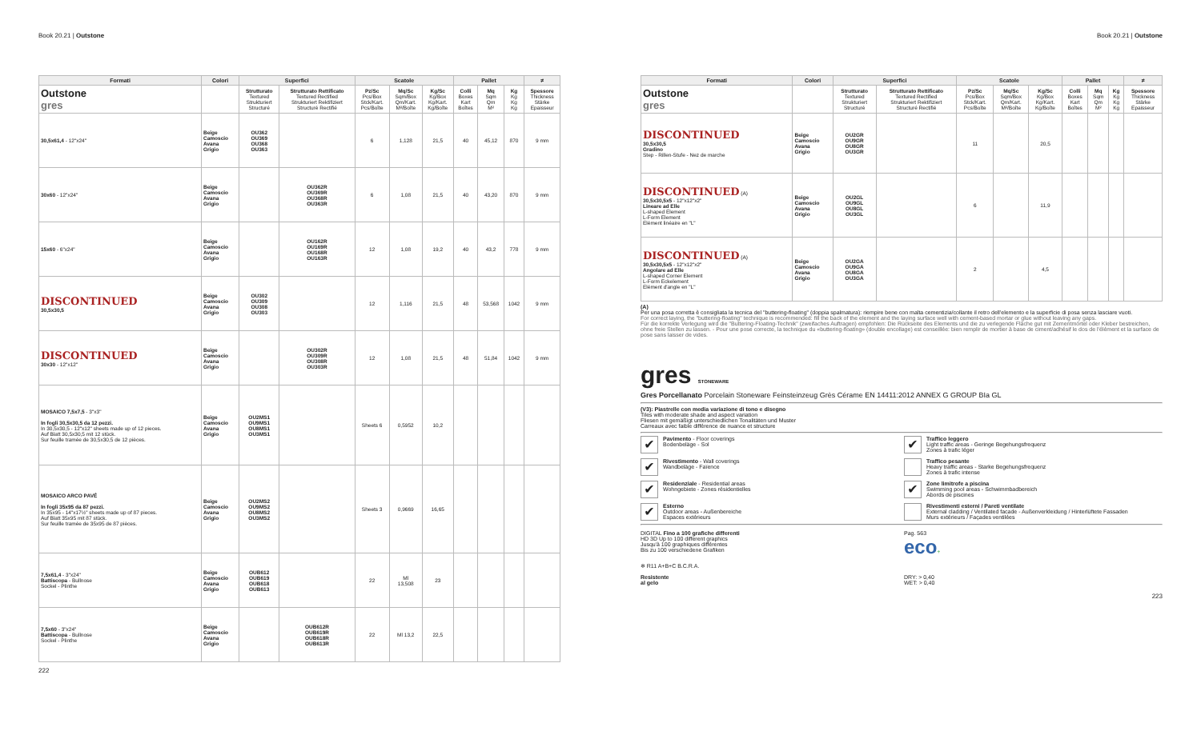Book 20.21 | Outstone
| Formati | Colori | Superfici | | Scatole | | | Pallet | | | ≠ |
| --- | --- | --- | --- | --- | --- | --- | --- | --- | --- | --- |
| Outstone gres | | Strutturato Textured Strukturiert Structuré | Strutturato Rettificato Textured Rectified Strukturiert Rektifiziert Structuré Rectifié | Pz/Sc Pcs/Box Stck/Kart. Pcs/Boîte | Mq/Sc Sqm/Box Qm/Kart. M²/Boîte | Kg/Sc Kg/Box Kg/Kart. Kg/Boîte | Colli Boxes Kart Boîtes | Mq Sqm Qm M² | Kg Kg Kg Kg | Spessore Thickness Stärke Epaisseur |
| 30,5x61,4 - 12"x24" | Beige Camoscio Avana Grigio | OU362 OU369 OU368 OU363 | | 6 | 1,128 | 21,5 | 40 | 45,12 | 870 | 9 mm |
| 30x60 - 12"x24" | Beige Camoscio Avana Grigio | | OU362R OU369R OU368R OU363R | 6 | 1,08 | 21,5 | 40 | 43,20 | 870 | 9 mm |
| 15x60 - 6"x24" | Beige Camoscio Avana Grigio | | OU162R OU169R OU168R OU163R | 12 | 1,08 | 19,2 | 40 | 43,2 | 778 | 9 mm |
| DISCONTINUED 30,5x30,5 | Beige Camoscio Avana Grigio | OU302 OU309 OU308 OU303 | | 12 | 1,116 | 21,5 | 48 | 53,568 | 1042 | 9 mm |
| DISCONTINUED 30x30 - 12"x12" | Beige Camoscio Avana Grigio | | OU302R OU309R OU308R OU303R | 12 | 1,08 | 21,5 | 48 | 51,84 | 1042 | 9 mm |
| MOSAICO 7,5x7,5 - 3"x3" In fogli 30,5x30,5 da 12 pezzi. In 30,5x30,5 - 12"x12" sheets made up of 12 pieces. Auf Blatt 30,5x30,5 mit 12 stück. Sur feuille tramée de 30,5x30,5 de 12 pièces. | Beige Camoscio Avana Grigio | OU2MS1 OU9MS1 OU8MS1 OU3MS1 | | Sheets 6 | 0,5952 | 10,2 | | | | |
| MOSAICO ARCO PAVÉ In fogli 35x95 da 87 pezzi. In 35x95 - 14"x17½" sheets made up of 87 pieces. Auf Blatt 35x95 mit 87 stück. Sur feuille tramée de 35x95 de 87 pièces. | Beige Camoscio Avana Grigio | OU2MS2 OU9MS2 OU8MS2 OU3MS2 | | Sheets 3 | 0,9669 | 16,65 | | | | |
| 7,5x61,4 - 3"x24" Battiscopa - Bullnose Sockel - Plinthe | Beige Camoscio Avana Grigio | OUB612 OUB619 OUB618 OUB613 | | 22 | Ml 13,508 | 23 | | | | |
| 7,5x60 - 3"x24" Battiscopa - Bullnose Sockel - Plinthe | Beige Camoscio Avana Grigio | | OUB612R OUB619R OUB618R OUB613R | 22 | Ml 13,2 | 22,5 | | | | |
222
Book 20.21 | Outstone
| Formati | Colori | Superfici | | Scatole | | | Pallet | | | ≠ |
| --- | --- | --- | --- | --- | --- | --- | --- | --- | --- | --- |
| Outstone gres | | Strutturato Textured Strukturiert Structuré | Strutturato Rettificato Textured Rectified Strukturiert Rektifiziert Structuré Rectifié | Pz/Sc Pcs/Box Stck/Kart. Pcs/Boîte | Mq/Sc Sqm/Box Qm/Kart. M²/Boîte | Kg/Sc Kg/Box Kg/Kart. Kg/Boîte | Colli Boxes Kart Boîtes | Mq Sqm Qm M² | Kg Kg Kg Kg | Spessore Thickness Stärke Epaisseur |
| DISCONTINUED 30,5x30,5 Gradino Step - Rillen-Stufe - Nez de marche | Beige Camoscio Avana Grigio | OU2GR OU9GR OU8GR OU3GR | | 11 | | 20,5 | | | | |
| DISCONTINUED (A) 30,5x30,5x5 - 12"x12"x2" Lineare ad Elle L-shaped Element L-Form Element Elément linéaire en "L" | Beige Camoscio Avana Grigio | OU2GL OU9GL OU8GL OU3GL | | 6 | | 11,9 | | | | |
| DISCONTINUED (A) 30,5x30,5x5 - 12"x12"x2" Angolare ad Elle L-shaped Corner Element L-Form Eckelement Elément d'angle en "L" | Beige Camoscio Avana Grigio | OU2GA OU9GA OU8GA OU3GA | | 2 | | 4,5 | | | | |
(A)
Per una posa corretta è consigliata la tecnica del "buttering-floating" (doppia spalmatura): riempire bene con malta cementizia/collante il retro dell'elemento e la superficie di posa senza lasciare vuoti.
For correct laying, the "buttering-floating" technique is recommended: fill the back of the element and the laying surface well with cement-based mortar or glue without leaving any gaps.
Für die korrekte Verlegung wird die "Buttering-Floating-Technik" (zweifaches Auftragen) empfohlen: Die Rückseite des Elements und die zu verlegende Fläche gut mit Zementmörtel oder Kleber bestreichen, ohne freie Stellen zu lassen. - Pour une pose correcte, la technique du «buttering-floating» (double encollage) est conseillée: bien remplir de mortier à base de ciment/adhésif le dos de l'élément et la surface de pose sans laisser de vides.
gres STONEWARE
Gres Porcellanato Porcelain Stoneware Feinsteinzeug Grès Cérame EN 14411:2012 ANNEX G GROUP BIa GL
(V3): Piastrelle con media variazione di tono e disegno
Tiles with moderate shade and aspect variation
Fliesen mit gemäßigt unterschiedlichen Tonalitäten und Muster
Carreaux avec faible différence de nuance et structure
✔ Pavimento - Floor coverings
Bodenbeläge - Sol
✔ Traffico leggero
Light traffic areas - Geringe Begehungsfrequenz
Zones à trafic léger
✔ Rivestimento - Wall coverings
Wandbeläge - Faïence
Traffico pesante
Heavy traffic areas - Starke Begehungsfrequenz
Zones à trafic intense
✔ Residenziale - Residential areas
Wohngebiete - Zones résidentielles
✔ Zone limitrofe a piscina
Swimming pool areas - Schwimmbadbereich
Abords de piscines
✔ Esterno
Outdoor areas - Außenbereiche
Espaces extérieurs
Rivestimenti esterni / Pareti ventilate
External cladding / Ventilated facade - Außenverkleidung / Hinterlüftete Fassaden
Murs extérieurs / Façades ventilées
DIGITAL Fino a 100 grafiche differenti
HD 3D Up to 100 different graphics
Jusqu'à 100 graphiques différentes
Bis zu 100 verschiedene Grafiken
Pag. 563
eco+
❄ R11 A+B+C B.C.R.A.
Resistente
al gelo
DRY: > 0,40
WET: > 0,40
223